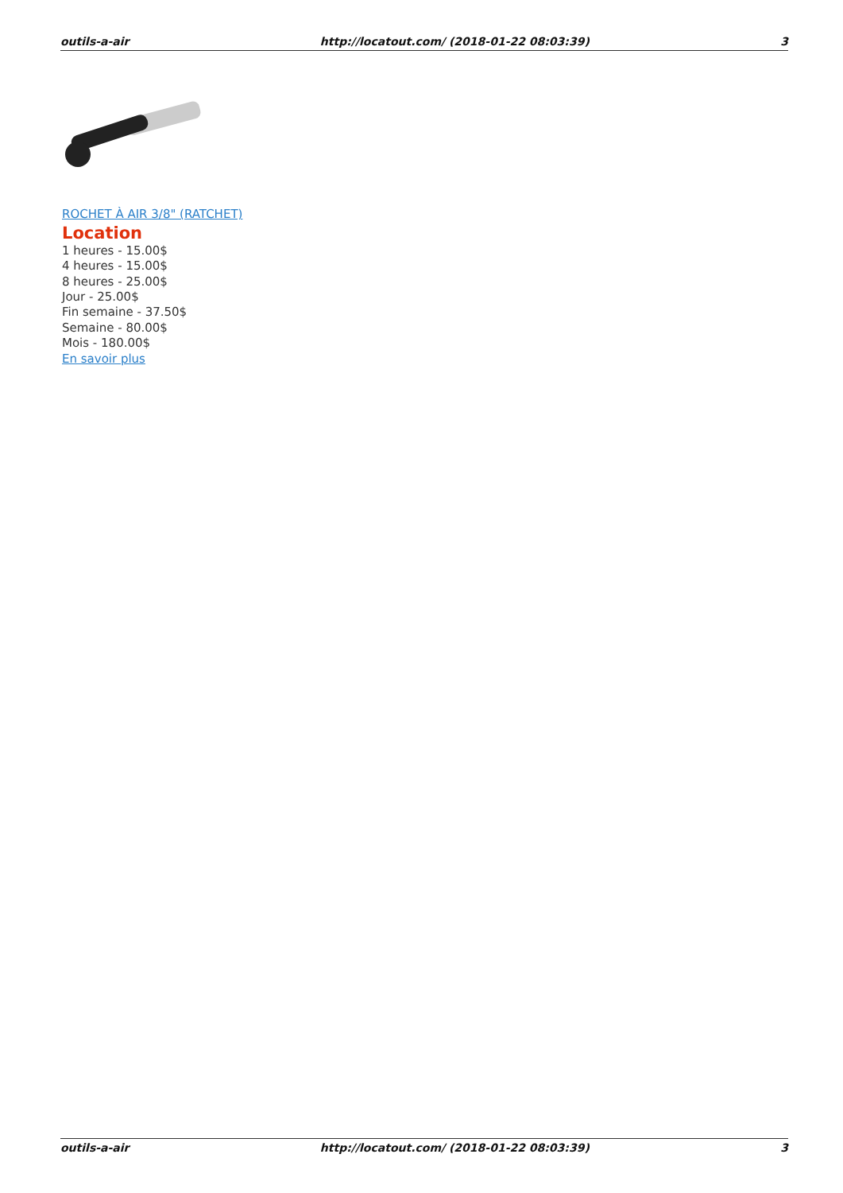outils-a-air http://locatout.com/ (2018-01-22 08:03:39) 3
ROCHET À AIR 3/8" (RATCHET)
Location
1 heures - 15.00$
4 heures - 15.00$
8 heures - 25.00$
Jour - 25.00$
Fin semaine - 37.50$
Semaine - 80.00$
Mois - 180.00$
En savoir plus
outils-a-air http://locatout.com/ (2018-01-22 08:03:39) 3